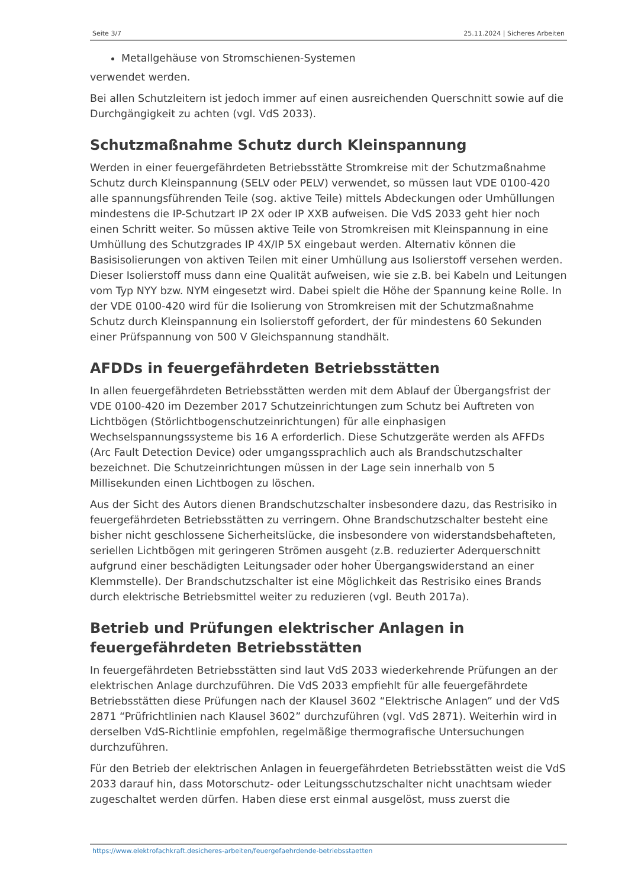Seite 3/7 25.11.2024 | Sicheres Arbeiten
Metallgehäuse von Stromschienen-Systemen
verwendet werden.
Bei allen Schutzleitern ist jedoch immer auf einen ausreichenden Querschnitt sowie auf die Durchgängigkeit zu achten (vgl. VdS 2033).
Schutzmaßnahme Schutz durch Kleinspannung
Werden in einer feuergefährdeten Betriebsstätte Stromkreise mit der Schutzmaßnahme Schutz durch Kleinspannung (SELV oder PELV) verwendet, so müssen laut VDE 0100-420 alle spannungsführenden Teile (sog. aktive Teile) mittels Abdeckungen oder Umhüllungen mindestens die IP-Schutzart IP 2X oder IP XXB aufweisen. Die VdS 2033 geht hier noch einen Schritt weiter. So müssen aktive Teile von Stromkreisen mit Kleinspannung in eine Umhüllung des Schutzgrades IP 4X/IP 5X eingebaut werden. Alternativ können die Basisisolierungen von aktiven Teilen mit einer Umhüllung aus Isolierstoff versehen werden. Dieser Isolierstoff muss dann eine Qualität aufweisen, wie sie z.B. bei Kabeln und Leitungen vom Typ NYY bzw. NYM eingesetzt wird. Dabei spielt die Höhe der Spannung keine Rolle. In der VDE 0100-420 wird für die Isolierung von Stromkreisen mit der Schutzmaßnahme Schutz durch Kleinspannung ein Isolierstoff gefordert, der für mindestens 60 Sekunden einer Prüfspannung von 500 V Gleichspannung standhält.
AFDDs in feuergefährdeten Betriebsstätten
In allen feuergefährdeten Betriebsstätten werden mit dem Ablauf der Übergangsfrist der VDE 0100-420 im Dezember 2017 Schutzeinrichtungen zum Schutz bei Auftreten von Lichtbögen (Störlichtbogenschutzeinrichtungen) für alle einphasigen Wechselspannungssysteme bis 16 A erforderlich. Diese Schutzgeräte werden als AFFDs (Arc Fault Detection Device) oder umgangssprachlich auch als Brandschutzschalter bezeichnet. Die Schutzeinrichtungen müssen in der Lage sein innerhalb von 5 Millisekunden einen Lichtbogen zu löschen.
Aus der Sicht des Autors dienen Brandschutzschalter insbesondere dazu, das Restrisiko in feuergefährdeten Betriebsstätten zu verringern. Ohne Brandschutzschalter besteht eine bisher nicht geschlossene Sicherheitslücke, die insbesondere von widerstandsbehafteten, seriellen Lichtbögen mit geringeren Strömen ausgeht (z.B. reduzierter Aderquerschnitt aufgrund einer beschädigten Leitungsader oder hoher Übergangswiderstand an einer Klemmstelle). Der Brandschutzschalter ist eine Möglichkeit das Restrisiko eines Brands durch elektrische Betriebsmittel weiter zu reduzieren (vgl. Beuth 2017a).
Betrieb und Prüfungen elektrischer Anlagen in feuergefährdeten Betriebsstätten
In feuergefährdeten Betriebsstätten sind laut VdS 2033 wiederkehrende Prüfungen an der elektrischen Anlage durchzuführen. Die VdS 2033 empfiehlt für alle feuergefährdete Betriebsstätten diese Prüfungen nach der Klausel 3602 “Elektrische Anlagen” und der VdS 2871 “Prüfrichtlinien nach Klausel 3602” durchzuführen (vgl. VdS 2871). Weiterhin wird in derselben VdS-Richtlinie empfohlen, regelmäßige thermografische Untersuchungen durchzuführen.
Für den Betrieb der elektrischen Anlagen in feuergefährdeten Betriebsstätten weist die VdS 2033 darauf hin, dass Motorschutz- oder Leitungsschutzschalter nicht unachtsam wieder zugeschaltet werden dürfen. Haben diese erst einmal ausgelöst, muss zuerst die
https://www.elektrofachkraft.desicheres-arbeiten/feuergefaehrdende-betriebsstaetten